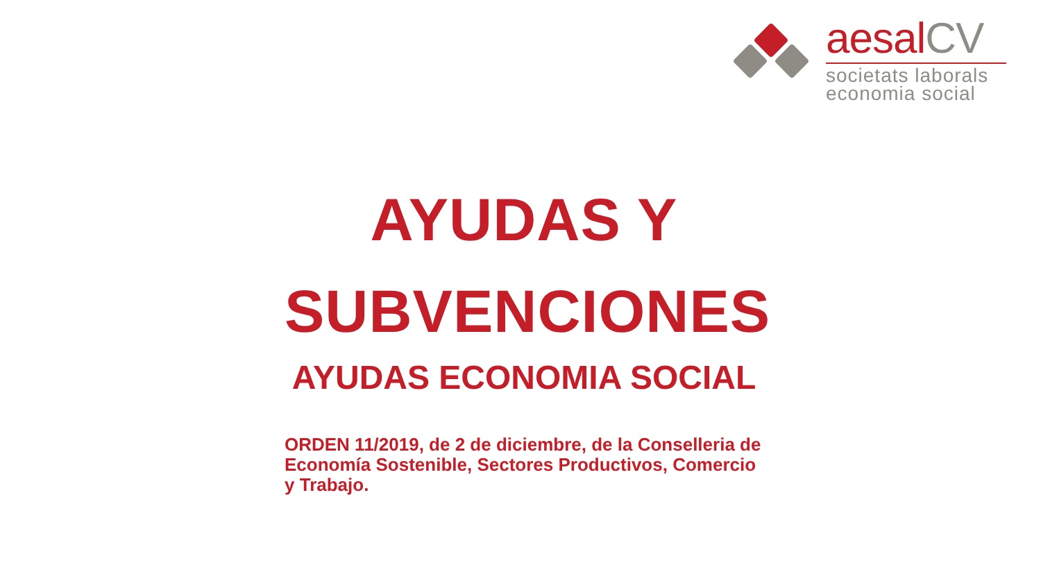aesalCV
societats laborals
economia social
AYUDAS Y
SUBVENCIONES
AYUDAS ECONOMIA SOCIAL
ORDEN 11/2019, de 2 de diciembre, de la Conselleria de Economía Sostenible, Sectores Productivos, Comercio y Trabajo.